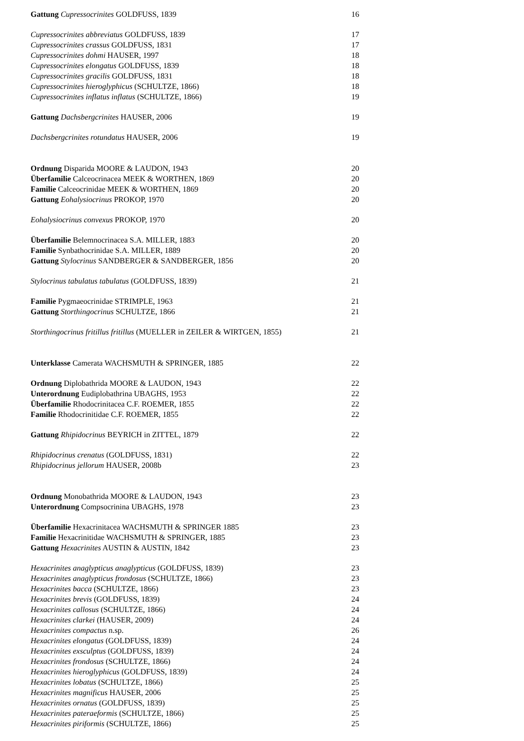Gattung Cupressocrinites GOLDFUSS, 1839 16
Cupressocrinites abbreviatus GOLDFUSS, 1839 17
Cupressocrinites crassus GOLDFUSS, 1831 17
Cupressocrinites dohmi HAUSER, 1997 18
Cupressocrinites elongatus GOLDFUSS, 1839 18
Cupressocrinites gracilis GOLDFUSS, 1831 18
Cupressocrinites hieroglyphicus (SCHULTZE, 1866) 18
Cupressocrinites inflatus inflatus (SCHULTZE, 1866) 19
Gattung Dachsbergcrinites HAUSER, 2006 19
Dachsbergcrinites rotundatus HAUSER, 2006 19
Ordnung Disparida MOORE & LAUDON, 1943 20
Überfamilie Calceocrinacea MEEK & WORTHEN, 1869 20
Familie Calceocrinidae MEEK & WORTHEN, 1869 20
Gattung Eohalysiocrinus PROKOP, 1970 20
Eohalysiocrinus convexus PROKOP, 1970 20
Überfamilie Belemnocrinacea S.A. MILLER, 1883 20
Familie Synbathocrinidae S.A. MILLER, 1889 20
Gattung Stylocrinus SANDBERGER & SANDBERGER, 1856 20
Stylocrinus tabulatus tabulatus (GOLDFUSS, 1839) 21
Familie Pygmaeocrinidae STRIMPLE, 1963 21
Gattung Storthingocrinus SCHULTZE, 1866 21
Storthingocrinus fritillus fritillus (MUELLER in ZEILER & WIRTGEN, 1855) 21
Unterklasse Camerata WACHSMUTH & SPRINGER, 1885 22
Ordnung Diplobathrida MOORE & LAUDON, 1943 22
Unterordnung Eudiplobathrina UBAGHS, 1953 22
Überfamilie Rhodocrinitacea C.F. ROEMER, 1855 22
Familie Rhodocrinitidae C.F. ROEMER, 1855 22
Gattung Rhipidocrinus BEYRICH in ZITTEL, 1879 22
Rhipidocrinus crenatus (GOLDFUSS, 1831) 22
Rhipidocrinus jellorum HAUSER, 2008b 23
Ordnung Monobathrida MOORE & LAUDON, 1943 23
Unterordnung Compsocrinina UBAGHS, 1978 23
Überfamilie Hexacrinitacea WACHSMUTH & SPRINGER 1885 23
Familie Hexacrinitidae WACHSMUTH & SPRINGER, 1885 23
Gattung Hexacrinites AUSTIN & AUSTIN, 1842 23
Hexacrinites anaglypticus anaglypticus (GOLDFUSS, 1839) 23
Hexacrinites anaglypticus frondosus (SCHULTZE, 1866) 23
Hexacrinites bacca (SCHULTZE, 1866) 23
Hexacrinites brevis (GOLDFUSS, 1839) 24
Hexacrinites callosus (SCHULTZE, 1866) 24
Hexacrinites clarkei (HAUSER, 2009) 24
Hexacrinites compactus n.sp. 26
Hexacrinites elongatus (GOLDFUSS, 1839) 24
Hexacrinites exsculptus (GOLDFUSS, 1839) 24
Hexacrinites frondosus (SCHULTZE, 1866) 24
Hexacrinites hieroglyphicus (GOLDFUSS, 1839) 24
Hexacrinites lobatus (SCHULTZE, 1866) 25
Hexacrinites magnificus HAUSER, 2006 25
Hexacrinites ornatus (GOLDFUSS, 1839) 25
Hexacrinites pateraeformis (SCHULTZE, 1866) 25
Hexacrinites piriformis (SCHULTZE, 1866) 25